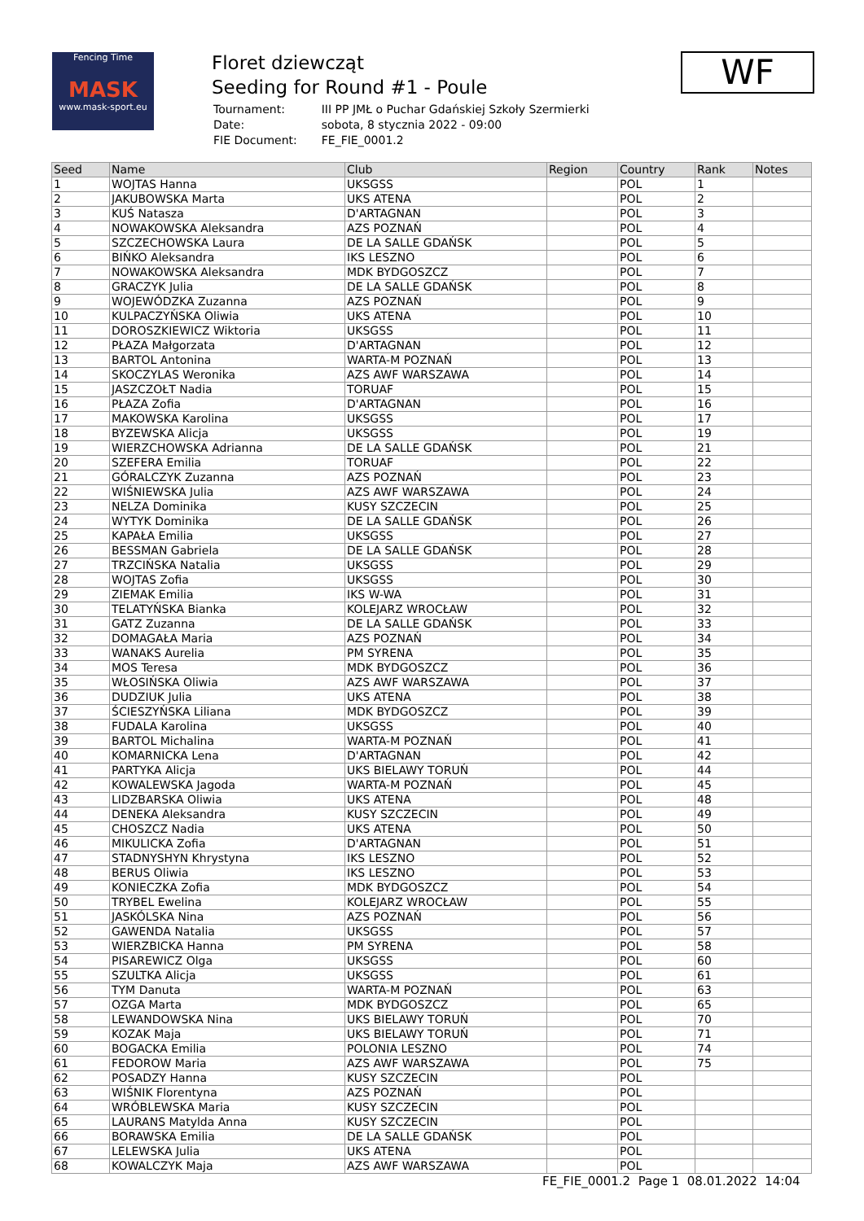Fencing Time
MASK
www.mask-sport.eu
Floret dziewcząt
Seeding for Round #1 - Poule
| Tournament: | III PP JMŁ o Puchar Gdańskiej Szkoły Szermierki |
| Date: | sobota, 8 stycznia 2022 - 09:00 |
| FIE Document: | FE_FIE_0001.2 |
WF
| Seed | Name | Club | Region | Country | Rank | Notes |
| --- | --- | --- | --- | --- | --- | --- |
| 1 | WOJTAS Hanna | UKSGSS | | POL | 1 | |
| 2 | JAKUBOWSKA Marta | UKS ATENA | | POL | 2 | |
| 3 | KUŚ Natasza | D'ARTAGNAN | | POL | 3 | |
| 4 | NOWAKOWSKA Aleksandra | AZS POZNAŃ | | POL | 4 | |
| 5 | SZCZECHOWSKA Laura | DE LA SALLE GDAŃSK | | POL | 5 | |
| 6 | BIŃKO Aleksandra | IKS LESZNO | | POL | 6 | |
| 7 | NOWAKOWSKA Aleksandra | MDK BYDGOSZCZ | | POL | 7 | |
| 8 | GRACZYK Julia | DE LA SALLE GDAŃSK | | POL | 8 | |
| 9 | WOJEWÓDZKA Zuzanna | AZS POZNAŃ | | POL | 9 | |
| 10 | KULPACZYŃSKA Oliwia | UKS ATENA | | POL | 10 | |
| 11 | DOROSZKIEWICZ Wiktoria | UKSGSS | | POL | 11 | |
| 12 | PŁAZA Małgorzata | D'ARTAGNAN | | POL | 12 | |
| 13 | BARTOL Antonina | WARTA-M POZNAŃ | | POL | 13 | |
| 14 | SKOCZYLAS Weronika | AZS AWF WARSZAWA | | POL | 14 | |
| 15 | JASZCZOŁT Nadia | TORUAF | | POL | 15 | |
| 16 | PŁAZA Zofia | D'ARTAGNAN | | POL | 16 | |
| 17 | MAKOWSKA Karolina | UKSGSS | | POL | 17 | |
| 18 | BYZEWSKA Alicja | UKSGSS | | POL | 19 | |
| 19 | WIERZCHOWSKA Adrianna | DE LA SALLE GDAŃSK | | POL | 21 | |
| 20 | SZEFERA Emilia | TORUAF | | POL | 22 | |
| 21 | GÓRALCZYK Zuzanna | AZS POZNAŃ | | POL | 23 | |
| 22 | WIŚNIEWSKA Julia | AZS AWF WARSZAWA | | POL | 24 | |
| 23 | NELZA Dominika | KUSY SZCZECIN | | POL | 25 | |
| 24 | WYTYK Dominika | DE LA SALLE GDAŃSK | | POL | 26 | |
| 25 | KAPAŁA Emilia | UKSGSS | | POL | 27 | |
| 26 | BESSMAN Gabriela | DE LA SALLE GDAŃSK | | POL | 28 | |
| 27 | TRZCIŃSKA Natalia | UKSGSS | | POL | 29 | |
| 28 | WOJTAS Zofia | UKSGSS | | POL | 30 | |
| 29 | ZIEMAK Emilia | IKS W-WA | | POL | 31 | |
| 30 | TELATYŃSKA Bianka | KOLEJARZ WROCŁAW | | POL | 32 | |
| 31 | GATZ Zuzanna | DE LA SALLE GDAŃSK | | POL | 33 | |
| 32 | DOMAGAŁA Maria | AZS POZNAŃ | | POL | 34 | |
| 33 | WANAKS Aurelia | PM SYRENA | | POL | 35 | |
| 34 | MOS Teresa | MDK BYDGOSZCZ | | POL | 36 | |
| 35 | WŁOSIŃSKA Oliwia | AZS AWF WARSZAWA | | POL | 37 | |
| 36 | DUDZIUK Julia | UKS ATENA | | POL | 38 | |
| 37 | ŚCIESZYŃSKA Liliana | MDK BYDGOSZCZ | | POL | 39 | |
| 38 | FUDALA Karolina | UKSGSS | | POL | 40 | |
| 39 | BARTOL Michalina | WARTA-M POZNAŃ | | POL | 41 | |
| 40 | KOMARNICKA Lena | D'ARTAGNAN | | POL | 42 | |
| 41 | PARTYKA Alicja | UKS BIELAWY TORUŃ | | POL | 44 | |
| 42 | KOWALEWSKA Jagoda | WARTA-M POZNAŃ | | POL | 45 | |
| 43 | LIDZBARSKA Oliwia | UKS ATENA | | POL | 48 | |
| 44 | DENEKA Aleksandra | KUSY SZCZECIN | | POL | 49 | |
| 45 | CHOSZCZ Nadia | UKS ATENA | | POL | 50 | |
| 46 | MIKULICKA Zofia | D'ARTAGNAN | | POL | 51 | |
| 47 | STADNYSHYN Khrystyna | IKS LESZNO | | POL | 52 | |
| 48 | BERUS Oliwia | IKS LESZNO | | POL | 53 | |
| 49 | KONIECZKA Zofia | MDK BYDGOSZCZ | | POL | 54 | |
| 50 | TRYBEL Ewelina | KOLEJARZ WROCŁAW | | POL | 55 | |
| 51 | JASKÓLSKA Nina | AZS POZNAŃ | | POL | 56 | |
| 52 | GAWENDA Natalia | UKSGSS | | POL | 57 | |
| 53 | WIERZBICKA Hanna | PM SYRENA | | POL | 58 | |
| 54 | PISAREWICZ Olga | UKSGSS | | POL | 60 | |
| 55 | SZULTKA Alicja | UKSGSS | | POL | 61 | |
| 56 | TYM Danuta | WARTA-M POZNAŃ | | POL | 63 | |
| 57 | OZGA Marta | MDK BYDGOSZCZ | | POL | 65 | |
| 58 | LEWANDOWSKA Nina | UKS BIELAWY TORUŃ | | POL | 70 | |
| 59 | KOZAK Maja | UKS BIELAWY TORUŃ | | POL | 71 | |
| 60 | BOGACKA Emilia | POLONIA LESZNO | | POL | 74 | |
| 61 | FEDOROW Maria | AZS AWF WARSZAWA | | POL | 75 | |
| 62 | POSADZY Hanna | KUSY SZCZECIN | | POL | | |
| 63 | WIŚNIK Florentyna | AZS POZNAŃ | | POL | | |
| 64 | WRÓBLEWSKA Maria | KUSY SZCZECIN | | POL | | |
| 65 | LAURANS Matylda Anna | KUSY SZCZECIN | | POL | | |
| 66 | BORAWSKA Emilia | DE LA SALLE GDAŃSK | | POL | | |
| 67 | LELEWSKA Julia | UKS ATENA | | POL | | |
| 68 | KOWALCZYK Maja | AZS AWF WARSZAWA | | POL | | |
FE_FIE_0001.2 Page 1 08.01.2022 14:04